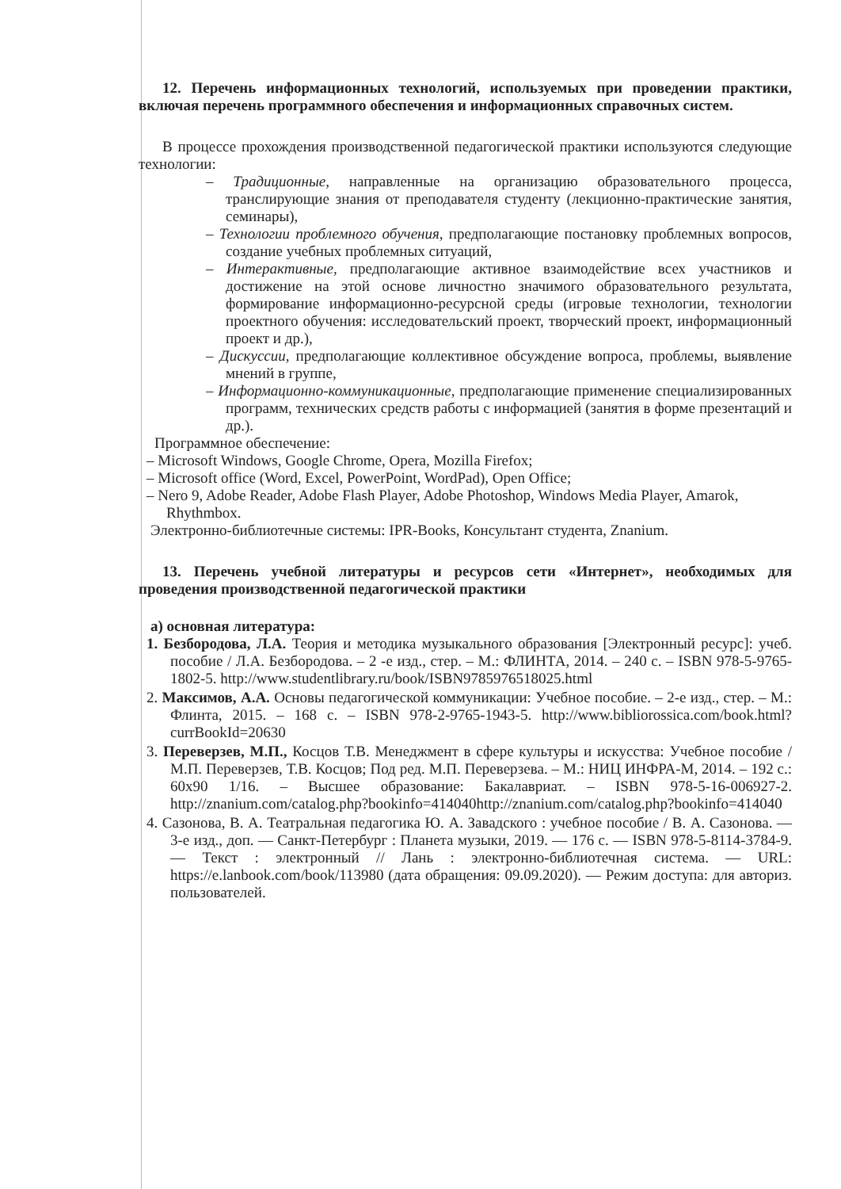12. Перечень информационных технологий, используемых при проведении практики, включая перечень программного обеспечения и информационных справочных систем.
В процессе прохождения производственной педагогической практики используются следующие технологии:
– Традиционные, направленные на организацию образовательного процесса, транслирующие знания от преподавателя студенту (лекционно-практические занятия, семинары),
– Технологии проблемного обучения, предполагающие постановку проблемных вопросов, создание учебных проблемных ситуаций,
– Интерактивные, предполагающие активное взаимодействие всех участников и достижение на этой основе личностно значимого образовательного результата, формирование информационно-ресурсной среды (игровые технологии, технологии проектного обучения: исследовательский проект, творческий проект, информационный проект и др.),
– Дискуссии, предполагающие коллективное обсуждение вопроса, проблемы, выявление мнений в группе,
– Информационно-коммуникационные, предполагающие применение специализированных программ, технических средств работы с информацией (занятия в форме презентаций и др.).
Программное обеспечение:
– Microsoft Windows, Google Chrome, Opera, Mozilla Firefox;
– Microsoft office (Word, Excel, PowerPoint, WordPad), Open Office;
– Nero 9, Adobe Reader, Adobe Flash Player, Adobe Photoshop, Windows Media Player, Amarok, Rhythmbox.
Электронно-библиотечные системы: IPR-Books, Консультант студента, Znanium.
13. Перечень учебной литературы и ресурсов сети «Интернет», необходимых для проведения производственной педагогической практики
а) основная литература:
1. Безбородова, Л.А. Теория и методика музыкального образования [Электронный ресурс]: учеб. пособие / Л.А. Безбородова. – 2 -е изд., стер. – М.: ФЛИНТА, 2014. – 240 с. – ISBN 978-5-9765-1802-5. http://www.studentlibrary.ru/book/ISBN9785976518025.html
2. Максимов, А.А. Основы педагогической коммуникации: Учебное пособие. – 2-е изд., стер. – М.: Флинта, 2015. – 168 с. – ISBN 978-2-9765-1943-5. http://www.bibliorossica.com/book.html?currBookId=20630
3. Переверзев, М.П., Косцов Т.В. Менеджмент в сфере культуры и искусства: Учебное пособие / М.П. Переверзев, Т.В. Косцов; Под ред. М.П. Переверзева. – М.: НИЦ ИНФРА-М, 2014. – 192 с.: 60x90 1/16. – Высшее образование: Бакалавриат. – ISBN 978-5-16-006927-2. http://znanium.com/catalog.php?bookinfo=414040http://znanium.com/catalog.php?bookinfo=414040
4. Сазонова, В. А. Театральная педагогика Ю. А. Завадского : учебное пособие / В. А. Сазонова. — 3-е изд., доп. — Санкт-Петербург : Планета музыки, 2019. — 176 с. — ISBN 978-5-8114-3784-9. — Текст : электронный // Лань : электронно-библиотечная система. — URL: https://e.lanbook.com/book/113980 (дата обращения: 09.09.2020). — Режим доступа: для авториз. пользователей.